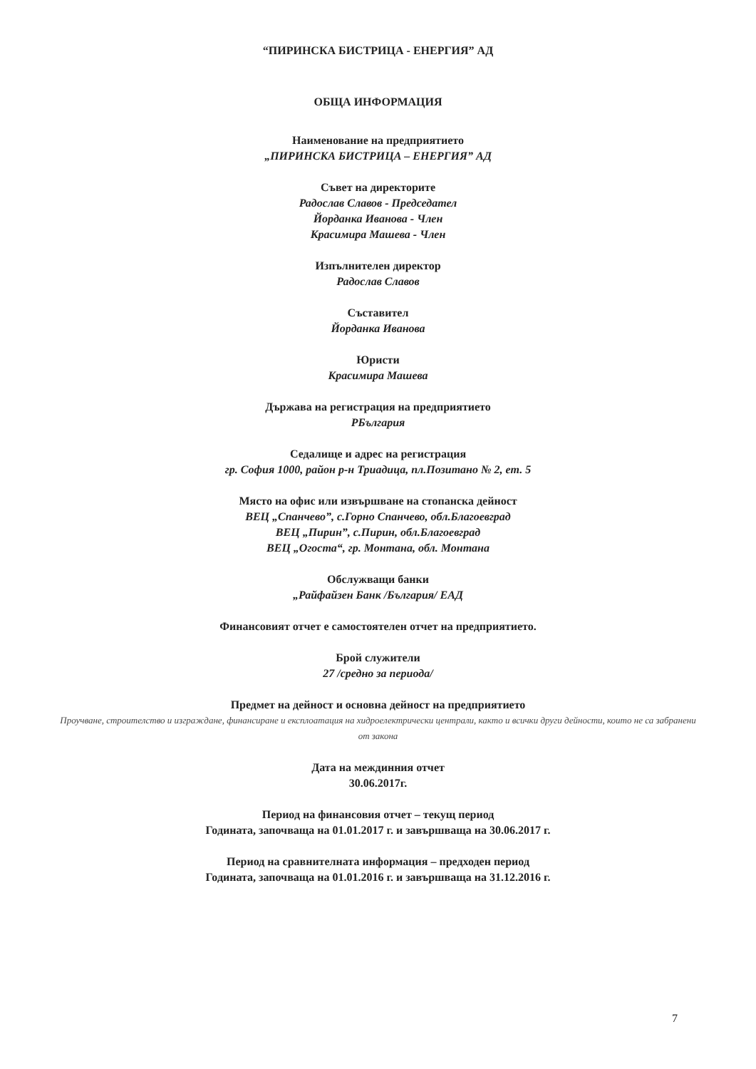“ПИРИНСКА БИСТРИЦА - ЕНЕРГИЯ” АД
ОБЩА ИНФОРМАЦИЯ
Наименование на предприятието
„ПИРИНСКА БИСТРИЦА – ЕНЕРГИЯ” АД
Съвет на директорите
Радослав Славов - Председател
Йорданка Иванова - Член
Красимира Машева - Член
Изпълнителен директор
Радослав Славов
Съставител
Йорданка Иванова
Юристи
Красимира Машева
Държава на регистрация на предприятието
РБългария
Седалище и адрес на регистрация
гр. София 1000, район р-н Триадица, пл.Позитано № 2, ет. 5
Място на офис или извършване на стопанска дейност
ВЕЦ „Спанчево”, с.Горно Спанчево, обл.Благоевград
ВЕЦ „Пирин”, с.Пирин, обл.Благоевград
ВЕЦ „Огоста“, гр. Монтана, обл. Монтана
Обслужващи банки
„Райфайзен Банк /България/ ЕАД
Финансовият отчет е самостоятелен отчет на предприятието.
Брой служители
27 /средно за периода/
Предмет на дейност и основна дейност на предприятието
Проучване, строителство и изграждане, финансиране и експлоатация на хидроелектрически централи, както и всички други дейности, които не са забранени от закона
Дата на междинния отчет
30.06.2017г.
Период на финансовия отчет – текущ период
Годината, започваща на 01.01.2017 г. и завършваща на 30.06.2017 г.
Период на сравнителната информация – предходен период
Годината, започваща на 01.01.2016 г. и завършваща на 31.12.2016 г.
7